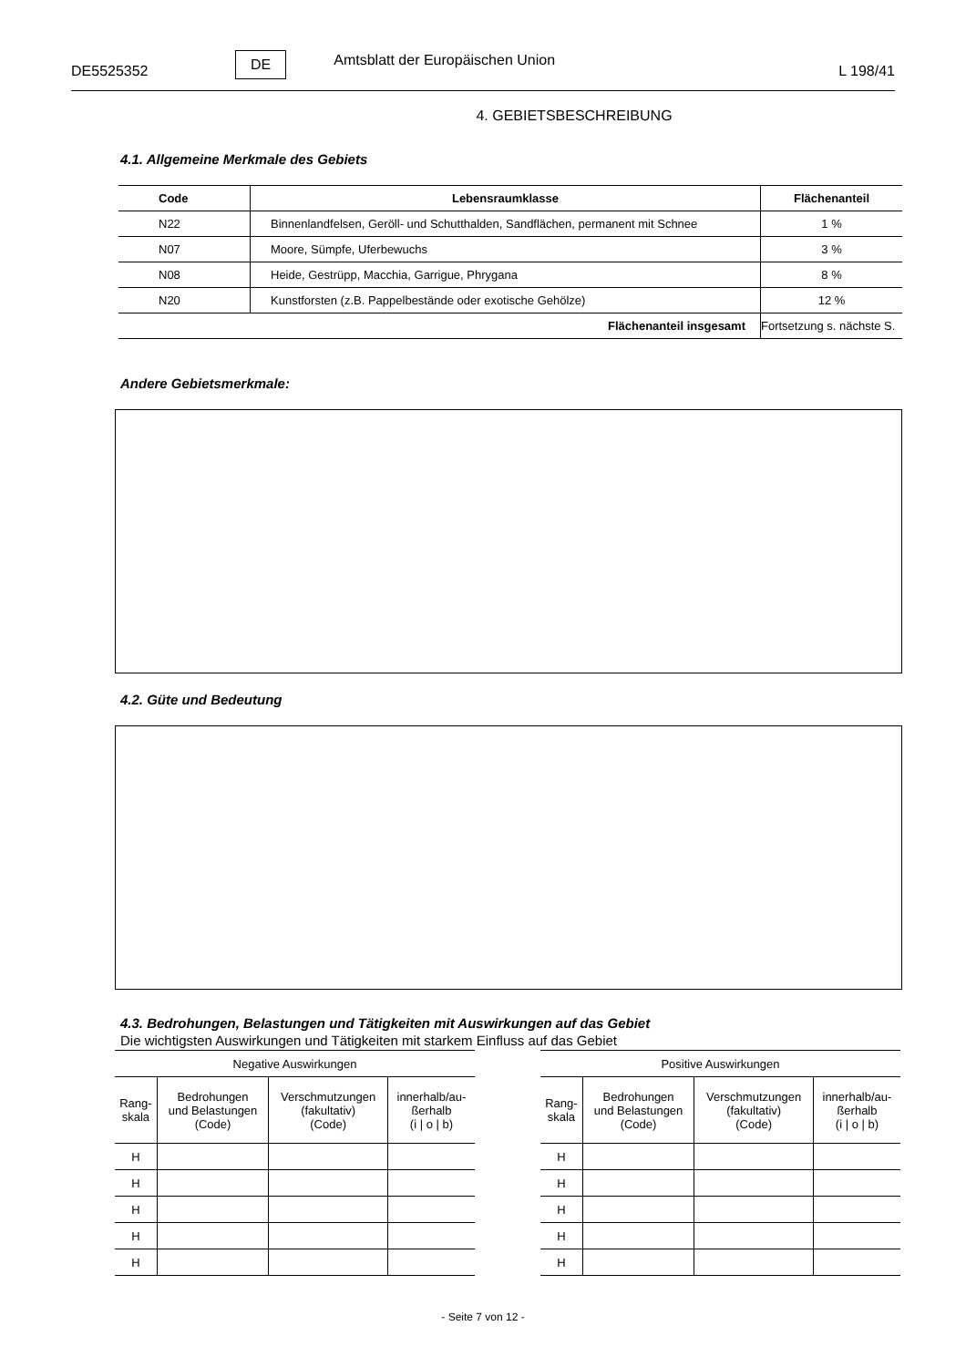DE5525352 DE Amtsblatt der Europäischen Union L 198/41
4. GEBIETSBESCHREIBUNG
4.1. Allgemeine Merkmale des Gebiets
| Code | Lebensraumklasse | Flächenanteil |
| --- | --- | --- |
| N22 | Binnenlandfelsen, Geröll- und Schutthalden, Sandflächen, permanent mit Schnee | 1 % |
| N07 | Moore, Sümpfe, Uferbewuchs | 3 % |
| N08 | Heide, Gestrüpp, Macchia, Garrigue, Phrygana | 8 % |
| N20 | Kunstforsten (z.B. Pappelbestände oder exotische Gehölze) | 12 % |
| Flächenanteil insgesamt | | Fortsetzung s. nächste S. |
Andere Gebietsmerkmale:
4.2. Güte und Bedeutung
4.3. Bedrohungen, Belastungen und Tätigkeiten mit Auswirkungen auf das Gebiet
Die wichtigsten Auswirkungen und Tätigkeiten mit starkem Einfluss auf das Gebiet
| Negative Auswirkungen | | | |
| Rang- skala | Bedrohungen und Belastungen (Code) | Verschmutzungen (fakultativ) (Code) | innerhalb/au- ßerhalb (i / o / b) |
| H | | | |
| H | | | |
| H | | | |
| H | | | |
| H | | | |
| Positive Auswirkungen | | | |
| Rang- skala | Bedrohungen und Belastungen (Code) | Verschmutzungen (fakultativ) (Code) | innerhalb/au- ßerhalb (i / o / b) |
| H | | | |
| H | | | |
| H | | | |
| H | | | |
| H | | | |
- Seite 7 von 12 -